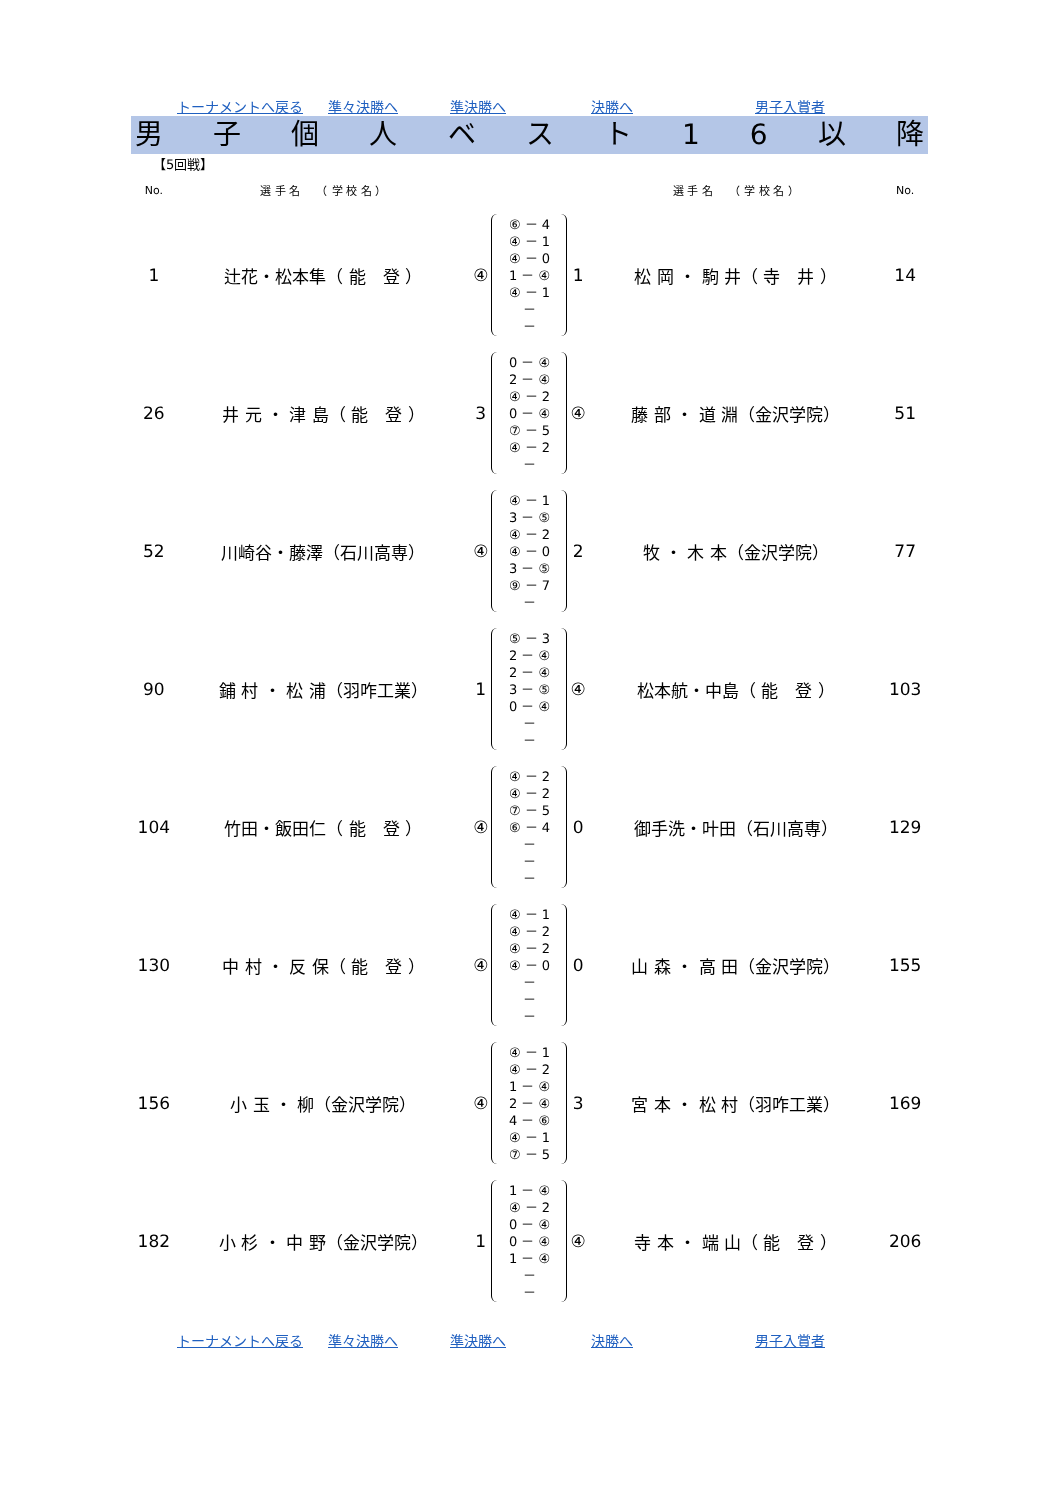トーナメントへ戻る 準々決勝へ 準決勝へ 決勝へ 男子入賞者
男子個人ベスト 16 以降
【5回戦】
| No. | 選 手 名 （ 学 校 名 ） | | | | 選 手 名 （ 学 校 名 ） | No. |
| --- | --- | --- | --- | --- | --- | --- |
| 1 | 辻花・松本隼（ 能 登 ） | ④ | ⑥ － 4 ④ － 1 ④ － 0 1 － ④ ④ － 1 － － | 1 | 松 岡 ・ 駒 井（ 寺 井 ） | 14 |
| 26 | 井 元 ・ 津 島（ 能 登 ） | 3 | 0 － ④ 2 － ④ ④ － 2 0 － ④ ⑦ － 5 ④ － 2 － | ④ | 藤 部 ・ 道 淵（金沢学院） | 51 |
| 52 | 川崎谷・藤澤（石川高専） | ④ | ④ － 1 3 － ⑤ ④ － 2 ④ － 0 3 － ⑤ ⑨ － 7 － | 2 | 牧 ・ 木 本（金沢学院） | 77 |
| 90 | 鋪 村 ・ 松 浦（羽咋工業） | 1 | ⑤ － 3 2 － ④ 2 － ④ 3 － ⑤ 0 － ④ － － | ④ | 松本航・中島（ 能 登 ） | 103 |
| 104 | 竹田・飯田仁（ 能 登 ） | ④ | ④ － 2 ④ － 2 ⑦ － 5 ⑥ － 4 － － － | 0 | 御手洗・叶田（石川高専） | 129 |
| 130 | 中 村 ・ 反 保（ 能 登 ） | ④ | ④ － 1 ④ － 2 ④ － 2 ④ － 0 － － － | 0 | 山 森 ・ 高 田（金沢学院） | 155 |
| 156 | 小 玉 ・ 柳（金沢学院） | ④ | ④ － 1 ④ － 2 1 － ④ 2 － ④ 4 － ⑥ ④ － 1 ⑦ － 5 | 3 | 宮 本 ・ 松 村（羽咋工業） | 169 |
| 182 | 小 杉 ・ 中 野（金沢学院） | 1 | 1 － ④ ④ － 2 0 － ④ 0 － ④ 1 － ④ － － | ④ | 寺 本 ・ 端 山（ 能 登 ） | 206 |
トーナメントへ戻る 準々決勝へ 準決勝へ 決勝へ 男子入賞者